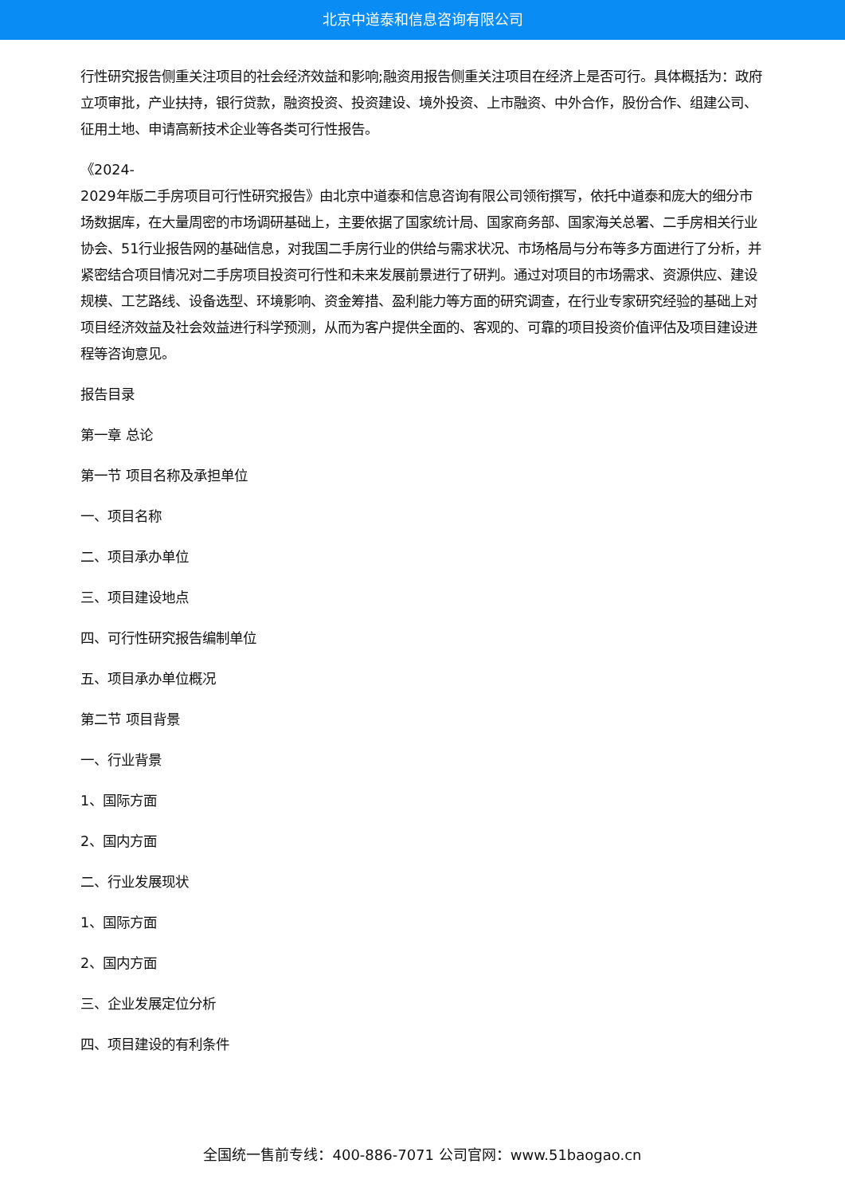北京中道泰和信息咨询有限公司
行性研究报告侧重关注项目的社会经济效益和影响;融资用报告侧重关注项目在经济上是否可行。具体概括为：政府立项审批，产业扶持，银行贷款，融资投资、投资建设、境外投资、上市融资、中外合作，股份合作、组建公司、征用土地、申请高新技术企业等各类可行性报告。
《2024-
2029年版二手房项目可行性研究报告》由北京中道泰和信息咨询有限公司领衔撰写，依托中道泰和庞大的细分市场数据库，在大量周密的市场调研基础上，主要依据了国家统计局、国家商务部、国家海关总署、二手房相关行业协会、51行业报告网的基础信息，对我国二手房行业的供给与需求状况、市场格局与分布等多方面进行了分析，并紧密结合项目情况对二手房项目投资可行性和未来发展前景进行了研判。通过对项目的市场需求、资源供应、建设规模、工艺路线、设备选型、环境影响、资金筹措、盈利能力等方面的研究调查，在行业专家研究经验的基础上对项目经济效益及社会效益进行科学预测，从而为客户提供全面的、客观的、可靠的项目投资价值评估及项目建设进程等咨询意见。
报告目录
第一章 总论
第一节 项目名称及承担单位
一、项目名称
二、项目承办单位
三、项目建设地点
四、可行性研究报告编制单位
五、项目承办单位概况
第二节 项目背景
一、行业背景
1、国际方面
2、国内方面
二、行业发展现状
1、国际方面
2、国内方面
三、企业发展定位分析
四、项目建设的有利条件
全国统一售前专线：400-886-7071 公司官网：www.51baogao.cn